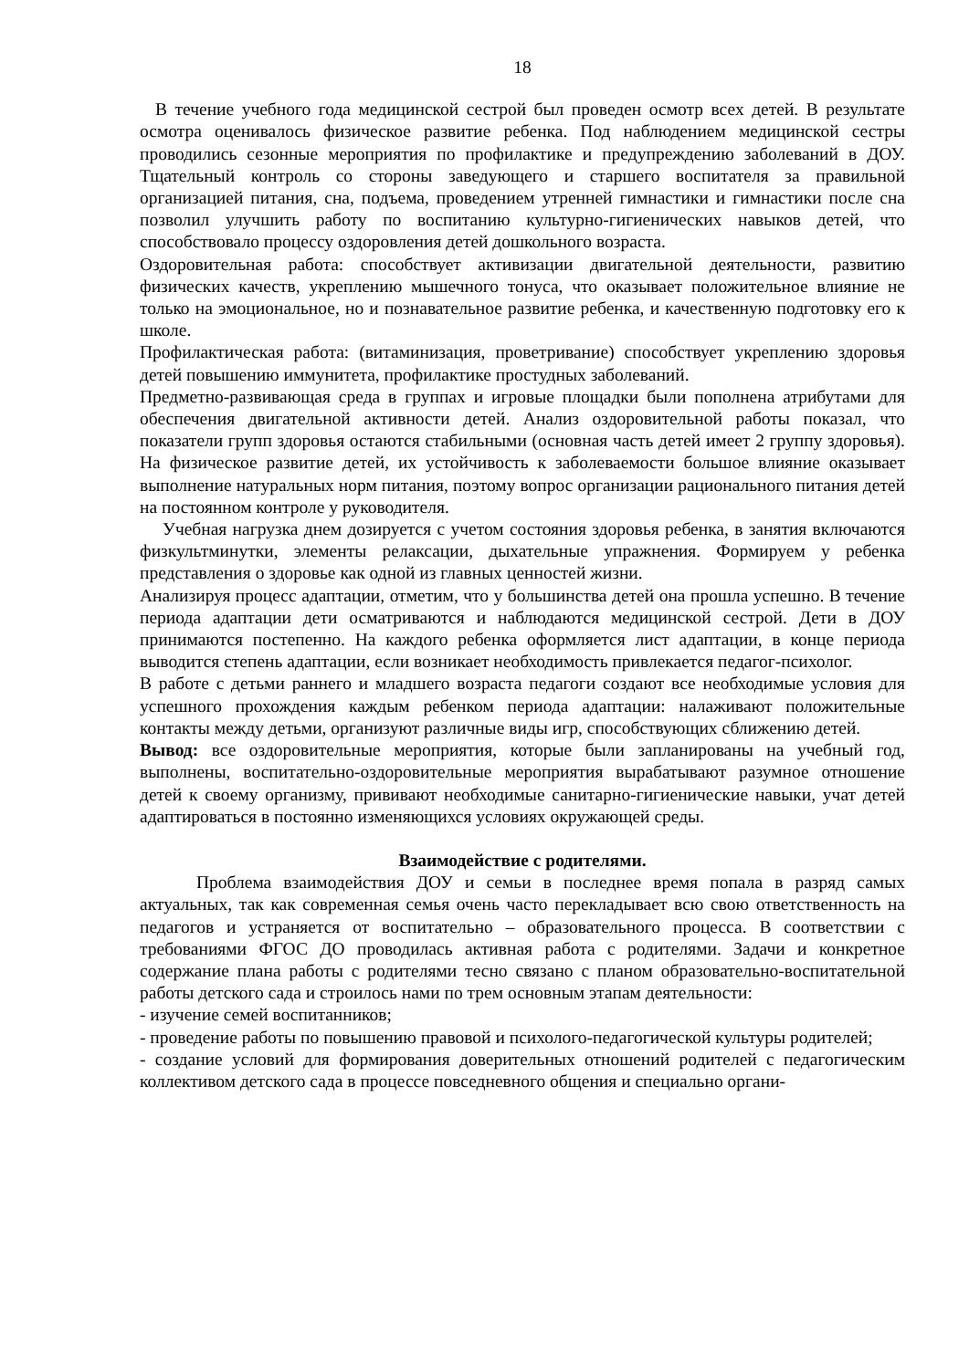18
В течение учебного года медицинской сестрой был проведен осмотр всех детей. В результате осмотра оценивалось физическое развитие ребенка. Под наблюдением медицинской сестры проводились сезонные мероприятия по профилактике и предупреждению заболеваний в ДОУ. Тщательный контроль со стороны заведующего и старшего воспитателя за правильной организацией питания, сна, подъема, проведением утренней гимнастики и гимнастики после сна позволил улучшить работу по воспитанию культурно-гигиенических навыков детей, что способствовало процессу оздоровления детей дошкольного возраста.
Оздоровительная работа: способствует активизации двигательной деятельности, развитию физических качеств, укреплению мышечного тонуса, что оказывает положительное влияние не только на эмоциональное, но и познавательное развитие ребенка, и качественную подготовку его к школе.
Профилактическая работа: (витаминизация, проветривание) способствует укреплению здоровья детей повышению иммунитета, профилактике простудных заболеваний.
Предметно-развивающая среда в группах и игровые площадки были пополнена атрибутами для обеспечения двигательной активности детей. Анализ оздоровительной работы показал, что показатели групп здоровья остаются стабильными (основная часть детей имеет 2 группу здоровья). На физическое развитие детей, их устойчивость к заболеваемости большое влияние оказывает выполнение натуральных норм питания, поэтому вопрос организации рационального питания детей на постоянном контроле у руководителя.
Учебная нагрузка днем дозируется с учетом состояния здоровья ребенка, в занятия включаются физкультминутки, элементы релаксации, дыхательные упражнения. Формируем у ребенка представления о здоровье как одной из главных ценностей жизни.
Анализируя процесс адаптации, отметим, что у большинства детей она прошла успешно. В течение периода адаптации дети осматриваются и наблюдаются медицинской сестрой. Дети в ДОУ принимаются постепенно. На каждого ребенка оформляется лист адаптации, в конце периода выводится степень адаптации, если возникает необходимость привлекается педагог-психолог.
В работе с детьми раннего и младшего возраста педагоги создают все необходимые условия для успешного прохождения каждым ребенком периода адаптации: налаживают положительные контакты между детьми, организуют различные виды игр, способствующих сближению детей.
Вывод: все оздоровительные мероприятия, которые были запланированы на учебный год, выполнены, воспитательно-оздоровительные мероприятия вырабатывают разумное отношение детей к своему организму, прививают необходимые санитарно-гигиенические навыки, учат детей адаптироваться в постоянно изменяющихся условиях окружающей среды.
Взаимодействие с родителями.
Проблема взаимодействия ДОУ и семьи в последнее время попала в разряд самых актуальных, так как современная семья очень часто перекладывает всю свою ответственность на педагогов и устраняется от воспитательно – образовательного процесса. В соответствии с требованиями ФГОС ДО проводилась активная работа с родителями. Задачи и конкретное содержание плана работы с родителями тесно связано с планом образовательно-воспитательной работы детского сада и строилось нами по трем основным этапам деятельности:
- изучение семей воспитанников;
- проведение работы по повышению правовой и психолого-педагогической культуры родителей;
- создание условий для формирования доверительных отношений родителей с педагогическим коллективом детского сада в процессе повседневного общения и специально органи-